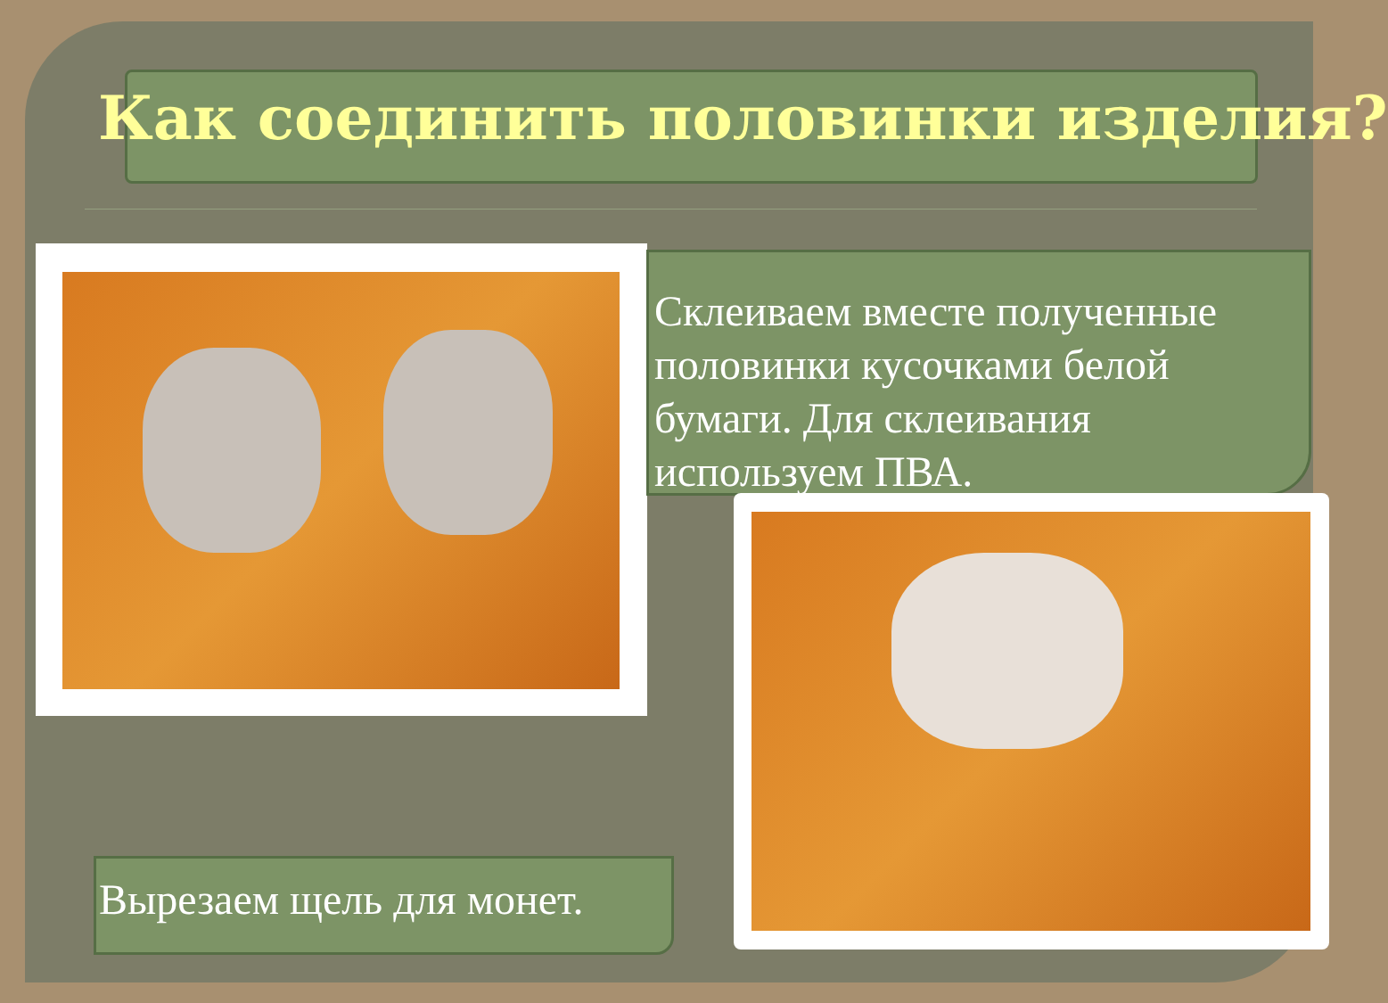Как соединить половинки изделия?
Склеиваем вместе полученные половинки кусочками белой бумаги. Для склеивания используем ПВА.
Вырезаем щель для монет.